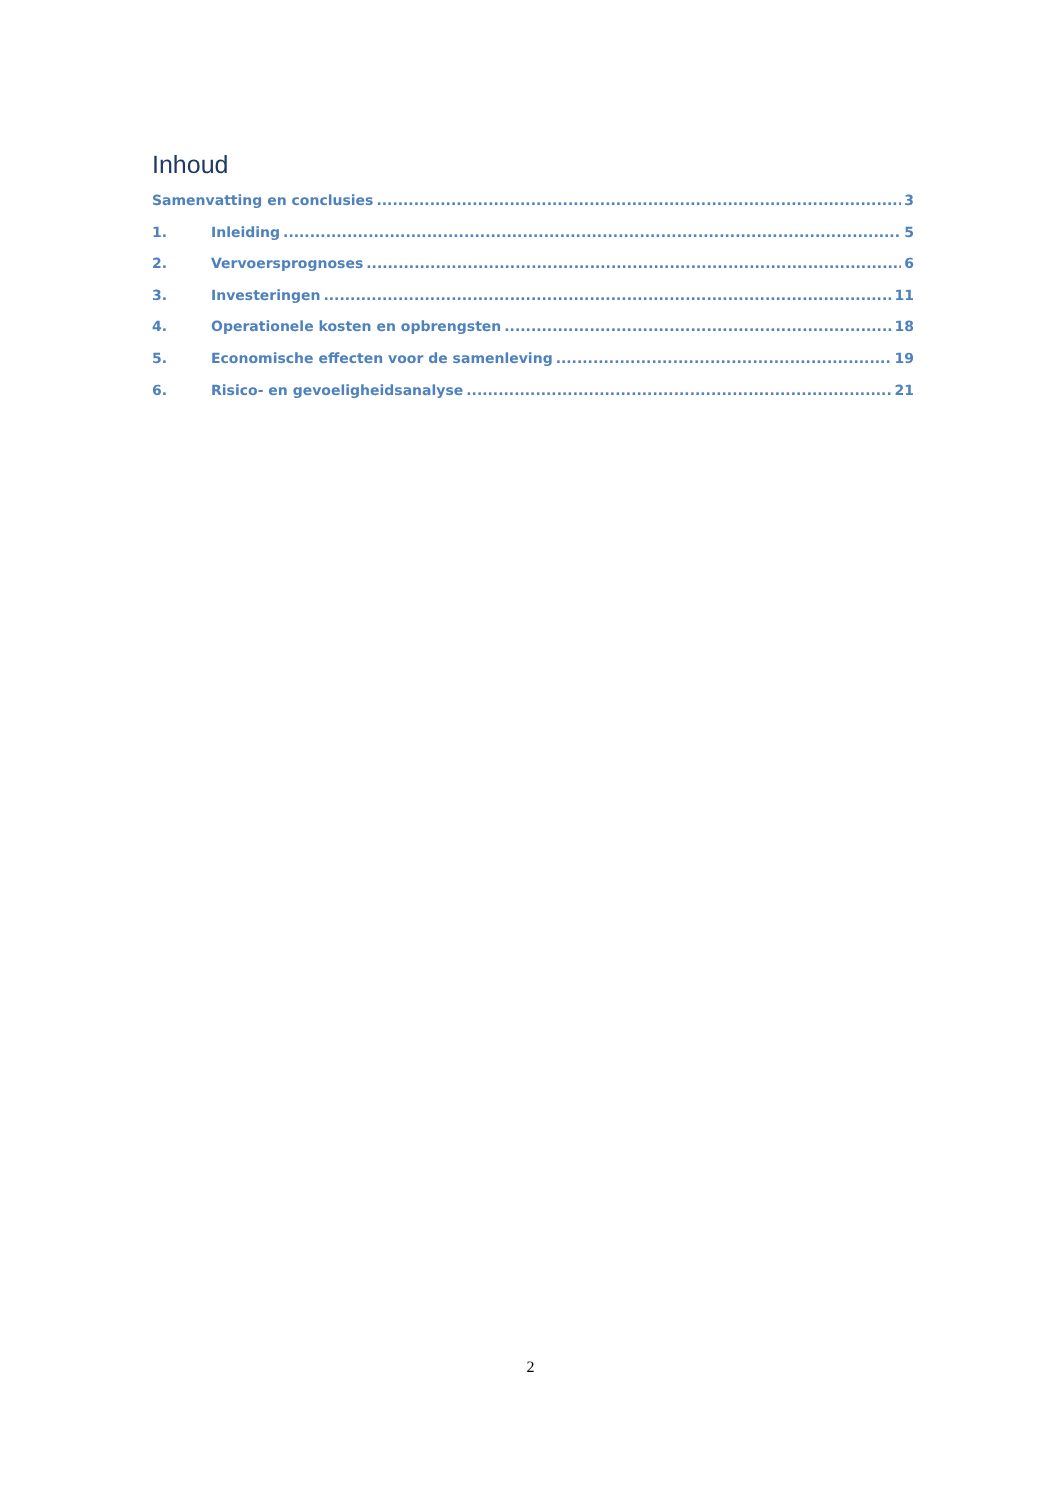Inhoud
Samenvatting en conclusies 3
1. Inleiding 5
2. Vervoersprognoses 6
3. Investeringen 11
4. Operationele kosten en opbrengsten 18
5. Economische effecten voor de samenleving 19
6. Risico- en gevoeligheidsanalyse 21
2